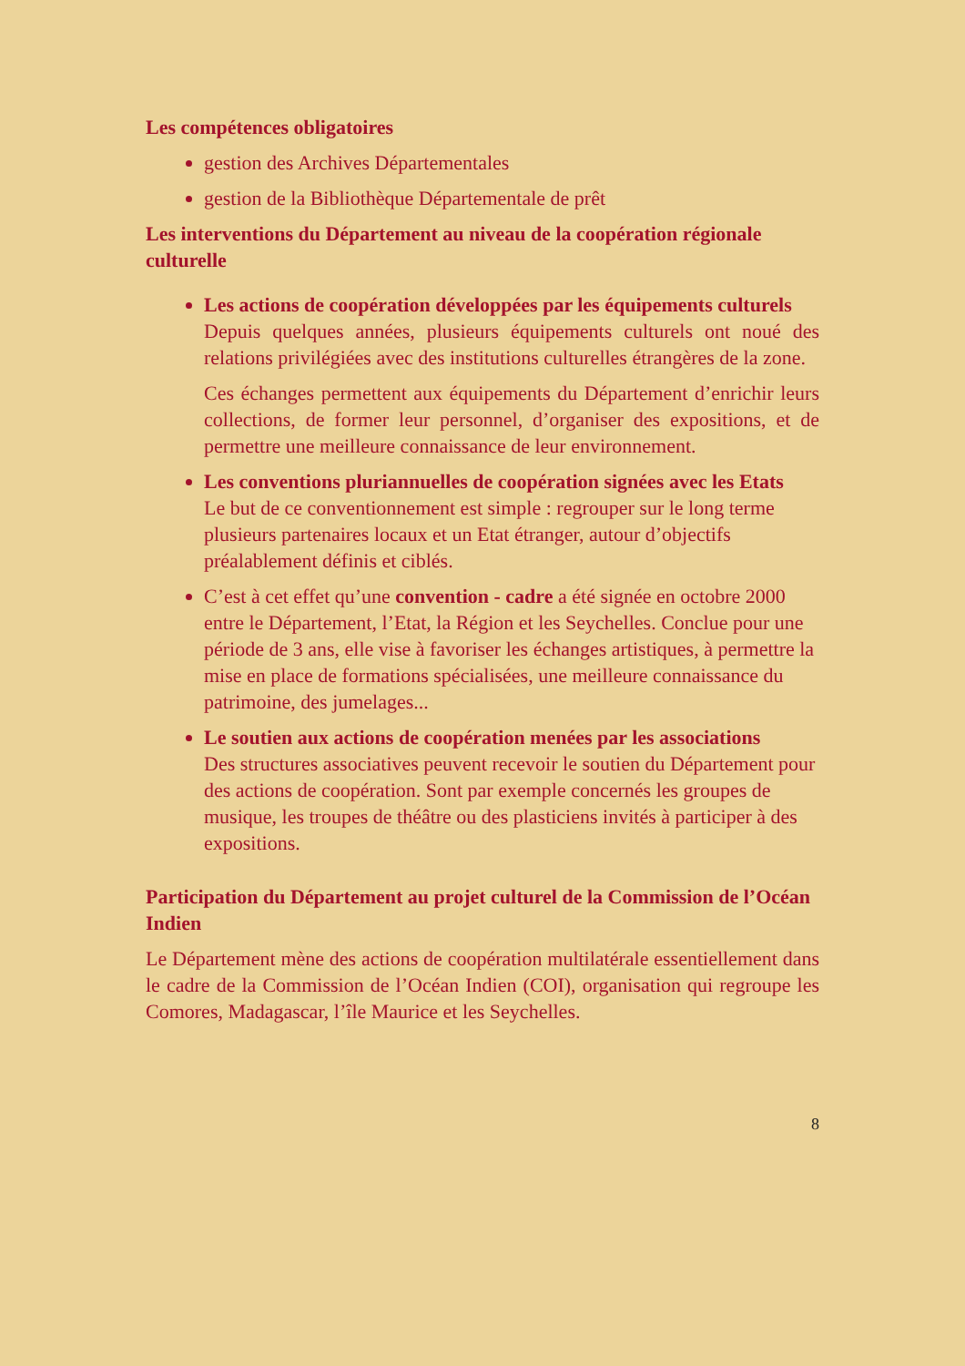Les compétences obligatoires
gestion des Archives Départementales
gestion de la Bibliothèque Départementale de prêt
Les interventions du Département au niveau de la coopération régionale culturelle
Les actions de coopération développées par les équipements culturels
Depuis quelques années, plusieurs équipements culturels ont noué des relations privilégiées avec des institutions culturelles étrangères de la zone.
Ces échanges permettent aux équipements du Département d’enrichir leurs collections, de former leur personnel, d’organiser des expositions, et de permettre une meilleure connaissance de leur environnement.
Les conventions pluriannuelles de coopération signées avec les Etats
Le but de ce conventionnement est simple : regrouper sur le long terme plusieurs partenaires locaux et un Etat étranger, autour d’objectifs préalablement définis et ciblés.
C’est à cet effet qu’une convention - cadre a été signée en octobre 2000 entre le Département, l’Etat, la Région et les Seychelles. Conclue pour une période de 3 ans, elle vise à favoriser les échanges artistiques, à permettre la mise en place de formations spécialisées, une meilleure connaissance du patrimoine, des jumelages...
Le soutien aux actions de coopération menées par les associations
Des structures associatives peuvent recevoir le soutien du Département pour des actions de coopération. Sont par exemple concernés les groupes de musique, les troupes de théâtre ou des plasticiens invités à participer à des expositions.
Participation du Département au projet culturel de la Commission de l’Océan Indien
Le Département mène des actions de coopération multilatérale essentiellement dans le cadre de la Commission de l’Océan Indien (COI), organisation qui regroupe les Comores, Madagascar, l’île Maurice et les Seychelles.
8